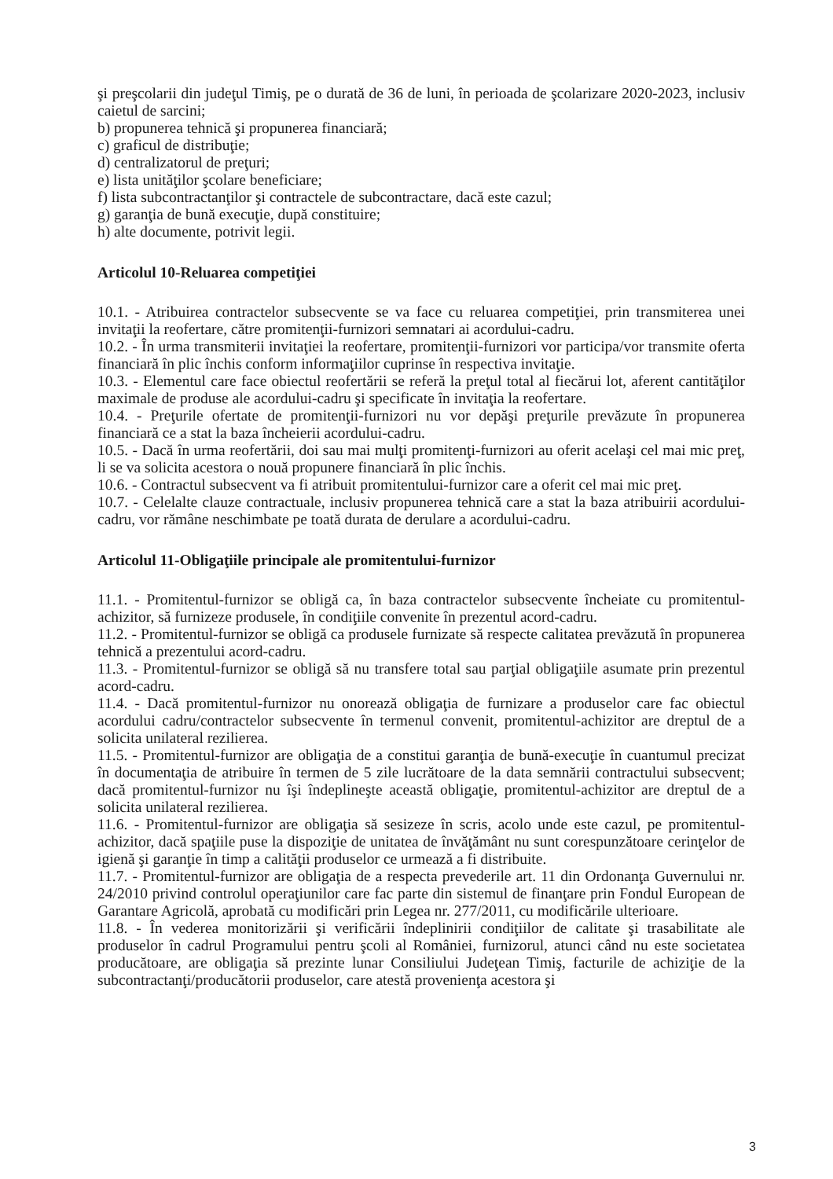şi preşcolarii din judeţul Timiş, pe o durată de 36 de luni, în perioada de şcolarizare 2020-2023, inclusiv caietul de sarcini;
b) propunerea tehnică şi propunerea financiară;
c) graficul de distribuţie;
d) centralizatorul de preţuri;
e) lista unităţilor şcolare beneficiare;
f) lista subcontractanţilor şi contractele de subcontractare, dacă este cazul;
g) garanţia de bună execuţie, după constituire;
h) alte documente, potrivit legii.
Articolul 10-Reluarea competiţiei
10.1. - Atribuirea contractelor subsecvente se va face cu reluarea competiţiei, prin transmiterea unei invitaţii la reofertare, către promitenţii-furnizori semnatari ai acordului-cadru.
10.2. - În urma transmiterii invitaţiei la reofertare, promitenţii-furnizori vor participa/vor transmite oferta financiară în plic închis conform informaţiilor cuprinse în respectiva invitaţie.
10.3. - Elementul care face obiectul reofertării se referă la preţul total al fiecărui lot, aferent cantităţilor maximale de produse ale acordului-cadru şi specificate în invitaţia la reofertare.
10.4. - Preţurile ofertate de promitenţii-furnizori nu vor depăşi preţurile prevăzute în propunerea financiară ce a stat la baza încheierii acordului-cadru.
10.5. - Dacă în urma reofertării, doi sau mai mulţi promitenţi-furnizori au oferit acelaşi cel mai mic preţ, li se va solicita acestora o nouă propunere financiară în plic închis.
10.6. - Contractul subsecvent va fi atribuit promitentului-furnizor care a oferit cel mai mic preţ.
10.7. - Celelalte clauze contractuale, inclusiv propunerea tehnică care a stat la baza atribuirii acordului-cadru, vor rămâne neschimbate pe toată durata de derulare a acordului-cadru.
Articolul 11-Obligaţiile principale ale promitentului-furnizor
11.1. - Promitentul-furnizor se obligă ca, în baza contractelor subsecvente încheiate cu promitentul-achizitor, să furnizeze produsele, în condiţiile convenite în prezentul acord-cadru.
11.2. - Promitentul-furnizor se obligă ca produsele furnizate să respecte calitatea prevăzută în propunerea tehnică a prezentului acord-cadru.
11.3. - Promitentul-furnizor se obligă să nu transfere total sau parţial obligaţiile asumate prin prezentul acord-cadru.
11.4. - Dacă promitentul-furnizor nu onorează obligaţia de furnizare a produselor care fac obiectul acordului cadru/contractelor subsecvente în termenul convenit, promitentul-achizitor are dreptul de a solicita unilateral rezilierea.
11.5. - Promitentul-furnizor are obligaţia de a constitui garanţia de bună-execuţie în cuantumul precizat în documentaţia de atribuire în termen de 5 zile lucrătoare de la data semnării contractului subsecvent; dacă promitentul-furnizor nu îşi îndeplineşte această obligaţie, promitentul-achizitor are dreptul de a solicita unilateral rezilierea.
11.6. - Promitentul-furnizor are obligaţia să sesizeze în scris, acolo unde este cazul, pe promitentul-achizitor, dacă spaţiile puse la dispoziţie de unitatea de învăţământ nu sunt corespunzătoare cerinţelor de igienă şi garanţie în timp a calităţii produselor ce urmează a fi distribuite.
11.7. - Promitentul-furnizor are obligaţia de a respecta prevederile art. 11 din Ordonanţa Guvernului nr. 24/2010 privind controlul operaţiunilor care fac parte din sistemul de finanţare prin Fondul European de Garantare Agricolă, aprobată cu modificări prin Legea nr. 277/2011, cu modificările ulterioare.
11.8. - În vederea monitorizării şi verificării îndeplinirii condiţiilor de calitate şi trasabilitate ale produselor în cadrul Programului pentru şcoli al României, furnizorul, atunci când nu este societatea producătoare, are obligaţia să prezinte lunar Consiliului Judeţean Timiş, facturile de achiziţie de la subcontractanţi/producătorii produselor, care atestă provenienţa acestora şi
3